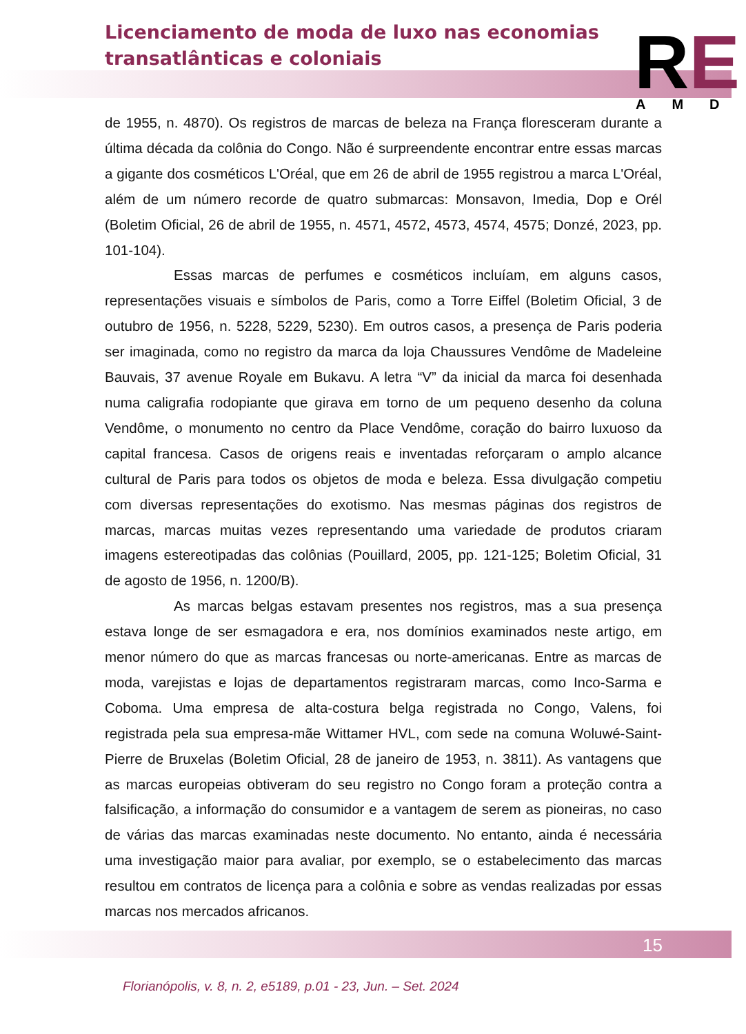Licenciamento de moda de luxo nas economias
transatlânticas e coloniais
RE AMD
de 1955, n. 4870). Os registros de marcas de beleza na França floresceram durante a última década da colônia do Congo. Não é surpreendente encontrar entre essas marcas a gigante dos cosméticos L'Oréal, que em 26 de abril de 1955 registrou a marca L'Oréal, além de um número recorde de quatro submarcas: Monsavon, Imedia, Dop e Orél (Boletim Oficial, 26 de abril de 1955, n. 4571, 4572, 4573, 4574, 4575; Donzé, 2023, pp. 101-104).
Essas marcas de perfumes e cosméticos incluíam, em alguns casos, representações visuais e símbolos de Paris, como a Torre Eiffel (Boletim Oficial, 3 de outubro de 1956, n. 5228, 5229, 5230). Em outros casos, a presença de Paris poderia ser imaginada, como no registro da marca da loja Chaussures Vendôme de Madeleine Bauvais, 37 avenue Royale em Bukavu. A letra “V” da inicial da marca foi desenhada numa caligrafia rodopiante que girava em torno de um pequeno desenho da coluna Vendôme, o monumento no centro da Place Vendôme, coração do bairro luxuoso da capital francesa. Casos de origens reais e inventadas reforçaram o amplo alcance cultural de Paris para todos os objetos de moda e beleza. Essa divulgação competiu com diversas representações do exotismo. Nas mesmas páginas dos registros de marcas, marcas muitas vezes representando uma variedade de produtos criaram imagens estereotipadas das colônias (Pouillard, 2005, pp. 121-125; Boletim Oficial, 31 de agosto de 1956, n. 1200/B).
As marcas belgas estavam presentes nos registros, mas a sua presença estava longe de ser esmagadora e era, nos domínios examinados neste artigo, em menor número do que as marcas francesas ou norte-americanas. Entre as marcas de moda, varejistas e lojas de departamentos registraram marcas, como Inco-Sarma e Coboma. Uma empresa de alta-costura belga registrada no Congo, Valens, foi registrada pela sua empresa-mãe Wittamer HVL, com sede na comuna Woluwé-Saint-Pierre de Bruxelas (Boletim Oficial, 28 de janeiro de 1953, n. 3811). As vantagens que as marcas europeias obtiveram do seu registro no Congo foram a proteção contra a falsificação, a informação do consumidor e a vantagem de serem as pioneiras, no caso de várias das marcas examinadas neste documento. No entanto, ainda é necessária uma investigação maior para avaliar, por exemplo, se o estabelecimento das marcas resultou em contratos de licença para a colônia e sobre as vendas realizadas por essas marcas nos mercados africanos.
15
Florianópolis, v. 8, n. 2, e5189, p.01 - 23, Jun. – Set. 2024